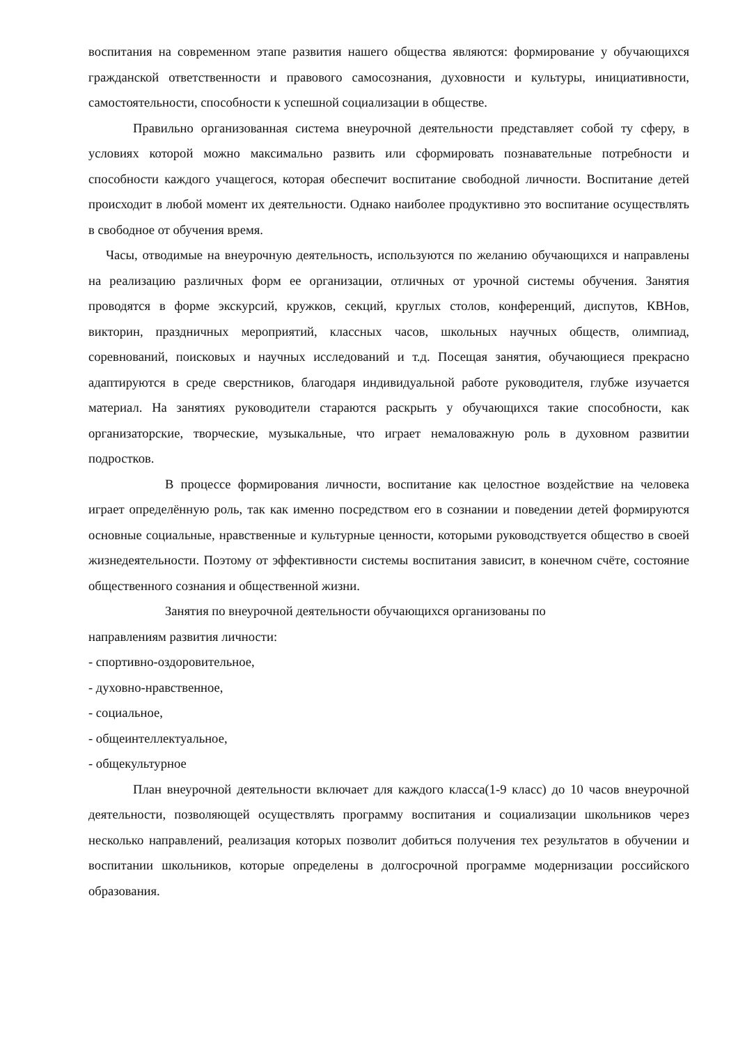воспитания на современном этапе развития нашего общества являются: формирование у обучающихся гражданской ответственности и правового самосознания, духовности и культуры, инициативности, самостоятельности, способности к успешной социализации в обществе.
Правильно организованная система внеурочной деятельности представляет собой ту сферу, в условиях которой можно максимально развить или сформировать познавательные потребности и способности каждого учащегося, которая обеспечит воспитание свободной личности. Воспитание детей происходит в любой момент их деятельности. Однако наиболее продуктивно это воспитание осуществлять в свободное от обучения время.
Часы, отводимые на внеурочную деятельность, используются по желанию обучающихся и направлены на реализацию различных форм ее организации, отличных от урочной системы обучения. Занятия проводятся в форме экскурсий, кружков, секций, круглых столов, конференций, диспутов, КВНов, викторин, праздничных мероприятий, классных часов, школьных научных обществ, олимпиад, соревнований, поисковых и научных исследований и т.д. Посещая занятия, обучающиеся прекрасно адаптируются в среде сверстников, благодаря индивидуальной работе руководителя, глубже изучается материал. На занятиях руководители стараются раскрыть у обучающихся такие способности, как организаторские, творческие, музыкальные, что играет немаловажную роль в духовном развитии подростков.
В процессе формирования личности, воспитание как целостное воздействие на человека играет определённую роль, так как именно посредством его в сознании и поведении детей формируются основные социальные, нравственные и культурные ценности, которыми руководствуется общество в своей жизнедеятельности. Поэтому от эффективности системы воспитания зависит, в конечном счёте, состояние общественного сознания и общественной жизни.
Занятия по внеурочной деятельности обучающихся организованы по
направлениям развития личности:
- спортивно-оздоровительное,
- духовно-нравственное,
- социальное,
- общеинтеллектуальное,
- общекультурное
План внеурочной деятельности включает для каждого класса(1-9 класс) до 10 часов внеурочной деятельности, позволяющей осуществлять программу воспитания и социализации школьников через несколько направлений, реализация которых позволит добиться получения тех результатов в обучении и воспитании школьников, которые определены в долгосрочной программе модернизации российского образования.